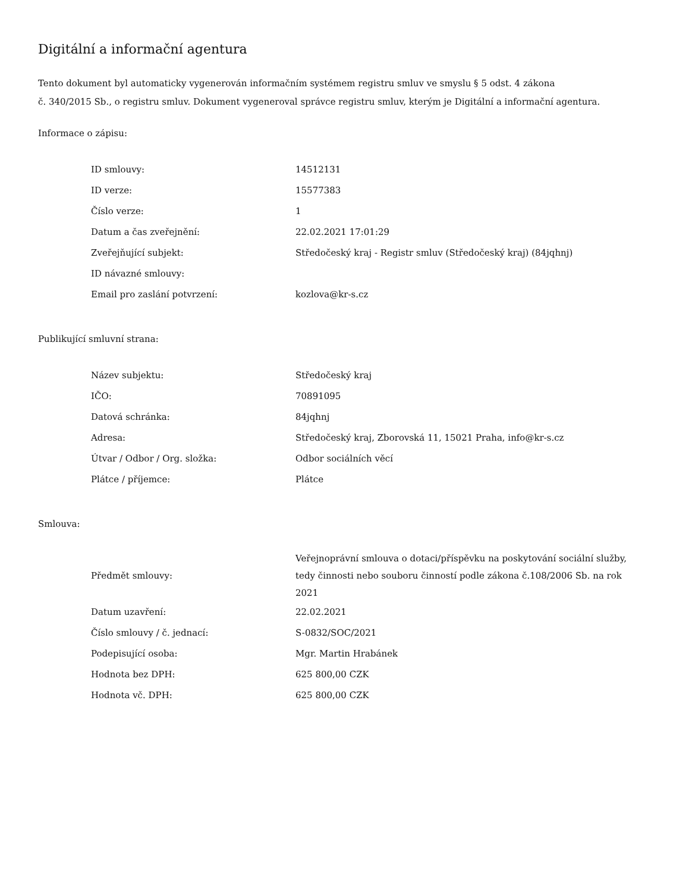Digitální a informační agentura
Tento dokument byl automaticky vygenerován informačním systémem registru smluv ve smyslu § 5 odst. 4 zákona
č. 340/2015 Sb., o registru smluv. Dokument vygeneroval správce registru smluv, kterým je Digitální a informační agentura.
Informace o zápisu:
| ID smlouvy: | 14512131 |
| ID verze: | 15577383 |
| Číslo verze: | 1 |
| Datum a čas zveřejnění: | 22.02.2021 17:01:29 |
| Zveřejňující subjekt: | Středočeský kraj - Registr smluv (Středočeský kraj) (84jqhnj) |
| ID návazné smlouvy: | |
| Email pro zaslání potvrzení: | kozlova@kr-s.cz |
Publikující smluvní strana:
| Název subjektu: | Středočeský kraj |
| IČO: | 70891095 |
| Datová schránka: | 84jqhnj |
| Adresa: | Středočeský kraj, Zborovská 11, 15021 Praha, info@kr-s.cz |
| Útvar / Odbor / Org. složka: | Odbor sociálních věcí |
| Plátce / příjemce: | Plátce |
Smlouva:
| Předmět smlouvy: | Veřejnoprávní smlouva o dotaci/příspěvku na poskytování sociální služby, tedy činnosti nebo souboru činností podle zákona č.108/2006 Sb. na rok 2021 |
| Datum uzavření: | 22.02.2021 |
| Číslo smlouvy / č. jednací: | S-0832/SOC/2021 |
| Podepisující osoba: | Mgr. Martin Hrabánek |
| Hodnota bez DPH: | 625 800,00 CZK |
| Hodnota vč. DPH: | 625 800,00 CZK |